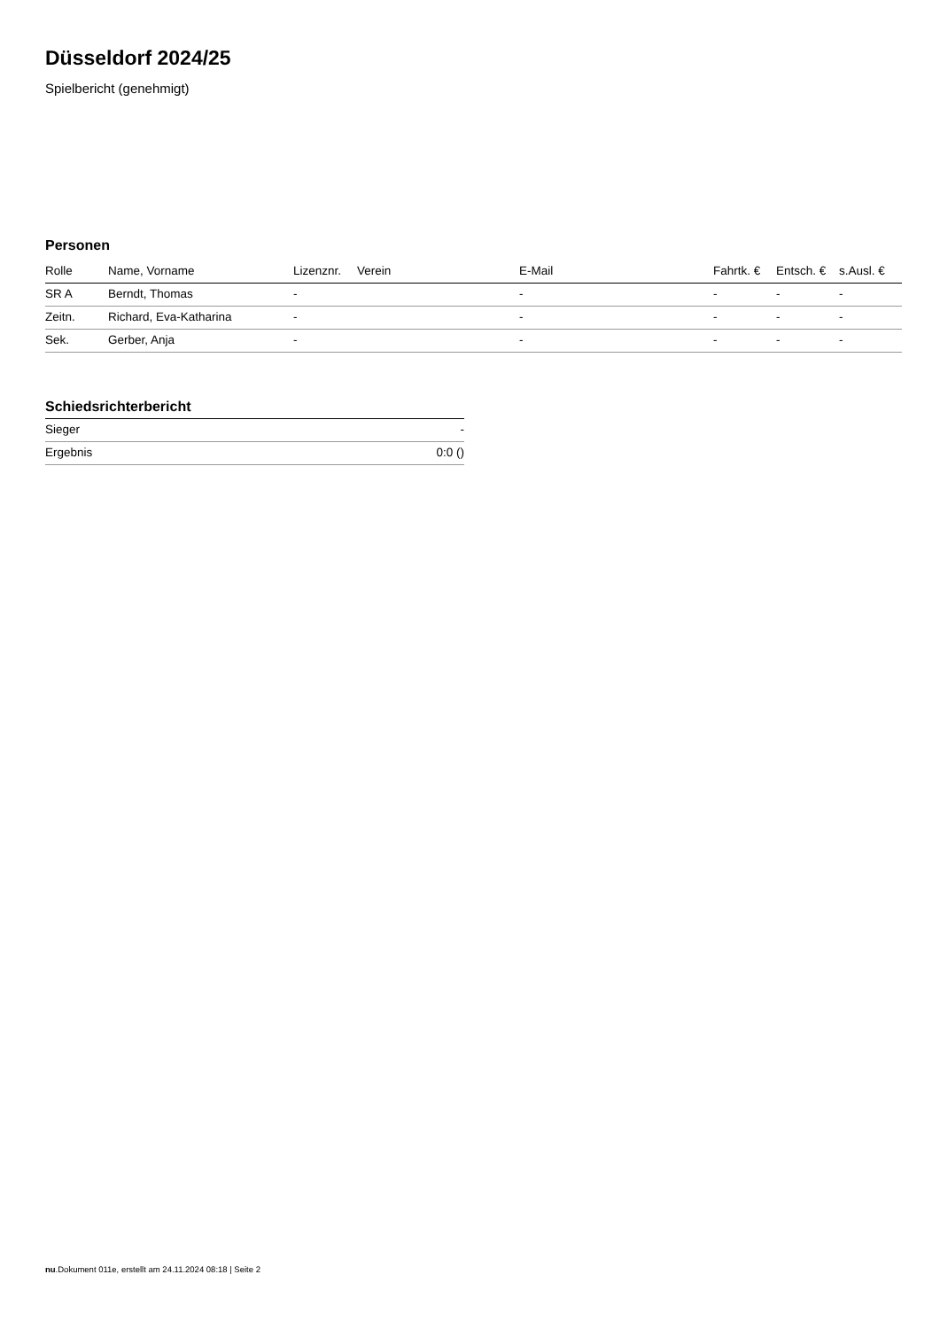Düsseldorf 2024/25
Spielbericht (genehmigt)
Personen
| Rolle | Name, Vorname | Lizenznr. | Verein | E-Mail | Fahrtk. € | Entsch. € | s.Ausl. € |
| --- | --- | --- | --- | --- | --- | --- | --- |
| SR A | Berndt, Thomas | - | | - | - | - | - |
| Zeitn. | Richard, Eva-Katharina | - | | - | - | - | - |
| Sek. | Gerber, Anja | - | | - | - | - | - |
Schiedsrichterbericht
| Sieger | - |
| Ergebnis | 0:0 () |
nu.Dokument 011e, erstellt am 24.11.2024 08:18 | Seite 2